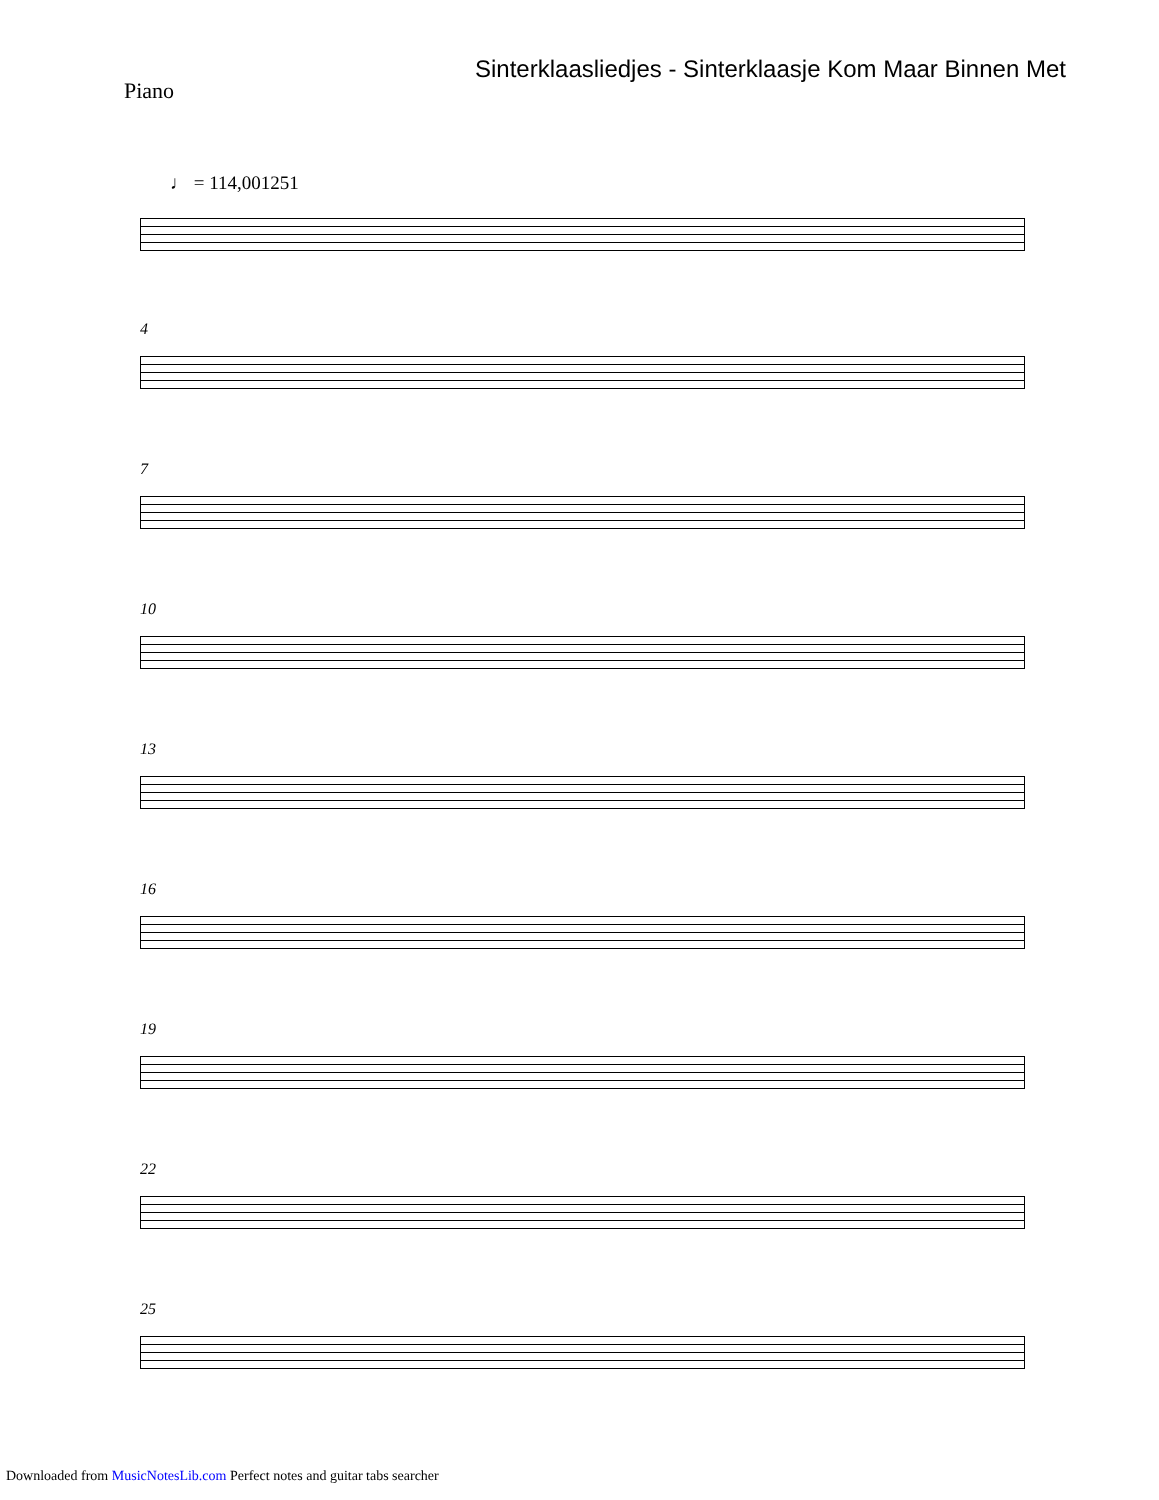Sinterklaasliedjes - Sinterklaasje Kom Maar Binnen Met
Piano
♩ = 114,001251
4
7
10
13
16
19
22
25
Downloaded from MusicNotesLib.com Perfect notes and guitar tabs searcher